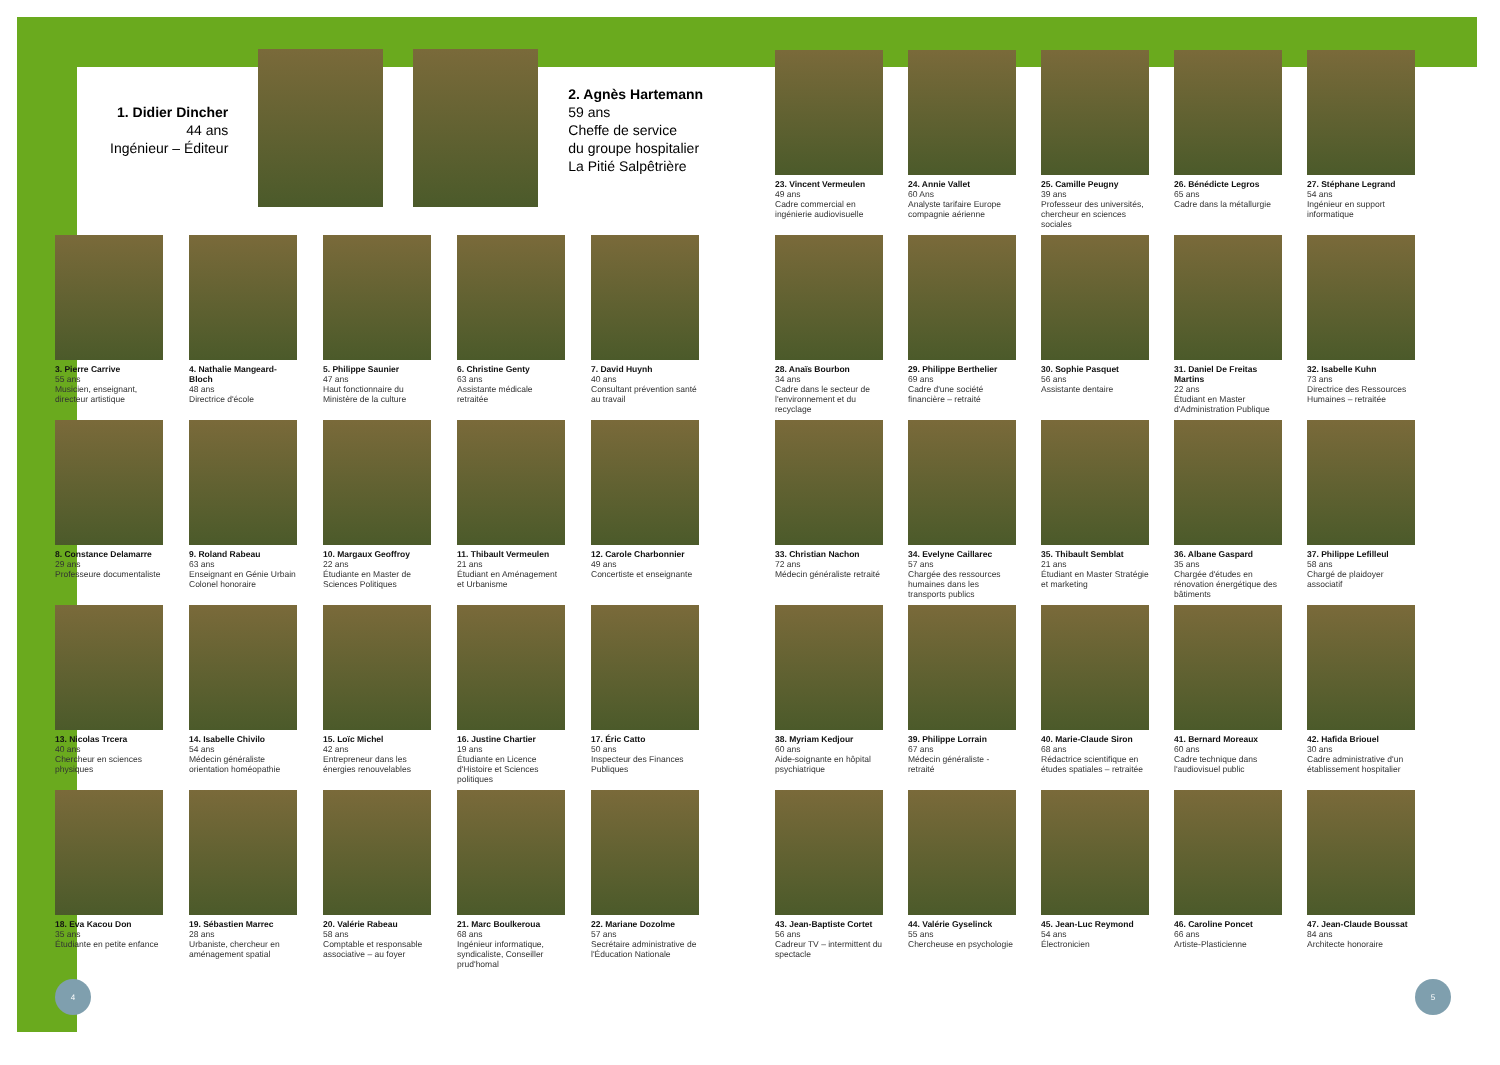1. Didier Dincher
44 ans
Ingénieur – Éditeur
2. Agnès Hartemann
59 ans
Cheffe de service
du groupe hospitalier
La Pitié Salpêtrière
3. Pierre Carrive
55 ans
Musicien, enseignant, directeur artistique
4. Nathalie Mangeard-Bloch
48 ans
Directrice d'école
5. Philippe Saunier
47 ans
Haut fonctionnaire du Ministère de la culture
6. Christine Genty
63 ans
Assistante médicale retraitée
7. David Huynh
40 ans
Consultant prévention santé au travail
8. Constance Delamarre
29 ans
Professeure documentaliste
9. Roland Rabeau
63 ans
Enseignant en Génie Urbain Colonel honoraire
10. Margaux Geoffroy
22 ans
Étudiante en Master de Sciences Politiques
11. Thibault Vermeulen
21 ans
Étudiant en Aménagement et Urbanisme
12. Carole Charbonnier
49 ans
Concertiste et enseignante
13. Nicolas Trcera
40 ans
Chercheur en sciences physiques
14. Isabelle Chivilo
54 ans
Médecin généraliste orientation homéopathie
15. Loïc Michel
42 ans
Entrepreneur dans les énergies renouvelables
16. Justine Chartier
19 ans
Étudiante en Licence d'Histoire et Sciences politiques
17. Éric Catto
50 ans
Inspecteur des Finances Publiques
18. Eva Kacou Don
35 ans
Étudiante en petite enfance
19. Sébastien Marrec
28 ans
Urbaniste, chercheur en aménagement spatial
20. Valérie Rabeau
58 ans
Comptable et responsable associative – au foyer
21. Marc Boulkeroua
68 ans
Ingénieur informatique, syndicaliste, Conseiller prud'homal
22. Mariane Dozolme
57 ans
Secrétaire administrative de l'Éducation Nationale
4
23. Vincent Vermeulen
49 ans
Cadre commercial en ingénierie audiovisuelle
24. Annie Vallet
60 Ans
Analyste tarifaire Europe compagnie aérienne
25. Camille Peugny
39 ans
Professeur des universités, chercheur en sciences sociales
26. Bénédicte Legros
65 ans
Cadre dans la métallurgie
27. Stéphane Legrand
54 ans
Ingénieur en support informatique
28. Anaïs Bourbon
34 ans
Cadre dans le secteur de l'environnement et du recyclage
29. Philippe Berthelier
69 ans
Cadre d'une société financière – retraité
30. Sophie Pasquet
56 ans
Assistante dentaire
31. Daniel De Freitas Martins
22 ans
Étudiant en Master d'Administration Publique
32. Isabelle Kuhn
73 ans
Directrice des Ressources Humaines – retraitée
33. Christian Nachon
72 ans
Médecin généraliste retraité
34. Evelyne Caillarec
57 ans
Chargée des ressources humaines dans les transports publics
35. Thibault Semblat
21 ans
Étudiant en Master Stratégie et marketing
36. Albane Gaspard
35 ans
Chargée d'études en rénovation énergétique des bâtiments
37. Philippe Lefilleul
58 ans
Chargé de plaidoyer associatif
38. Myriam Kedjour
60 ans
Aide-soignante en hôpital psychiatrique
39. Philippe Lorrain
67 ans
Médecin généraliste - retraité
40. Marie-Claude Siron
68 ans
Rédactrice scientifique en études spatiales – retraitée
41. Bernard Moreaux
60 ans
Cadre technique dans l'audiovisuel public
42. Hafida Briouel
30 ans
Cadre administrative d'un établissement hospitalier
43. Jean-Baptiste Cortet
56 ans
Cadreur TV – intermittent du spectacle
44. Valérie Gyselinck
55 ans
Chercheuse en psychologie
45. Jean-Luc Reymond
54 ans
Électronicien
46. Caroline Poncet
66 ans
Artiste-Plasticienne
47. Jean-Claude Boussat
84 ans
Architecte honoraire
5